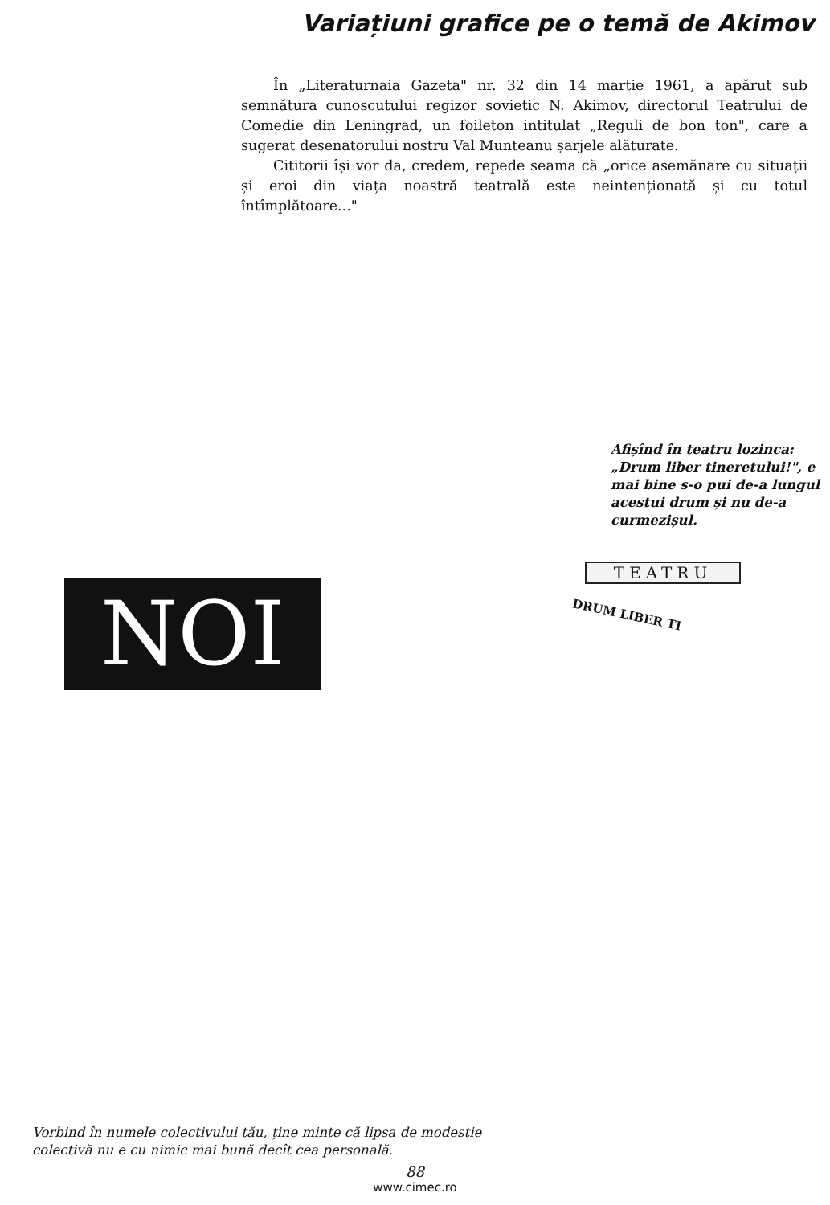Variațiuni grafice pe o temă de Akimov
În „Literaturnaia Gazeta" nr. 32 din 14 martie 1961, a apărut sub semnătura cunoscutului regizor sovietic N. Akimov, directorul Teatrului de Comedie din Leningrad, un foileton intitulat „Reguli de bon ton", care a sugerat desenatorului nostru Val Munteanu șarjele alăturate.
Cititorii își vor da, credem, repede seama că „orice asemănare cu situații și eroi din viața noastră teatrală este neintenționată și cu totul întîmplătoare..."
NOI
Vorbind în numele colectivului tău, ține minte că lipsa de modestie colectivă nu e cu nimic mai bună decît cea personală.
Afișînd în teatru lozinca: „Drum liber tineretului!", e mai bine s-o pui de-a lungul acestui drum și nu de-a curmezișul.
TEATRU
DRUM LIBER TI
88
www.cimec.ro